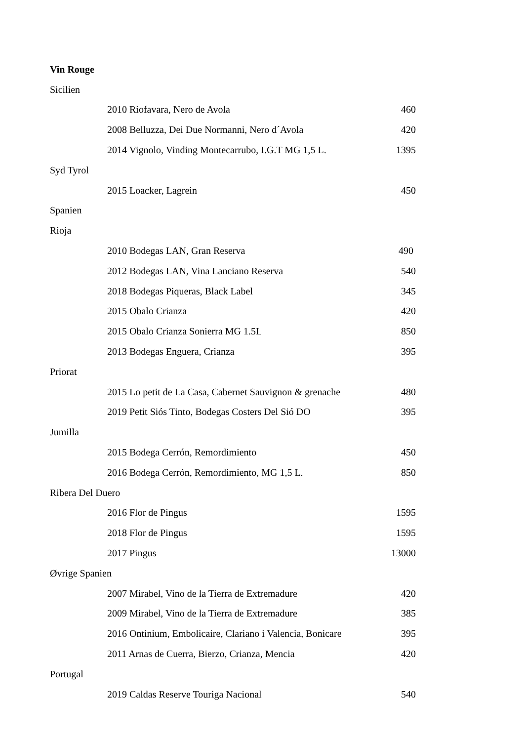| Vin Rouge | | |
| Sicilien | | |
| | 2010 Riofavara, Nero de Avola | 460 |
| | 2008 Belluzza, Dei Due Normanni, Nero d´Avola | 420 |
| | 2014 Vignolo, Vinding Montecarrubo, I.G.T MG 1,5 L. | 1395 |
| Syd Tyrol | | |
| | 2015 Loacker, Lagrein | 450 |
| Spanien | | |
| Rioja | | |
| | 2010 Bodegas LAN, Gran Reserva | 490 |
| | 2012 Bodegas LAN, Vina Lanciano Reserva | 540 |
| | 2018 Bodegas Piqueras, Black Label | 345 |
| | 2015 Obalo Crianza | 420 |
| | 2015 Obalo Crianza Sonierra MG 1.5L | 850 |
| | 2013 Bodegas Enguera, Crianza | 395 |
| Priorat | | |
| | 2015 Lo petit de La Casa, Cabernet Sauvignon & grenache | 480 |
| | 2019 Petit Siós Tinto, Bodegas Costers Del Sió DO | 395 |
| Jumilla | | |
| | 2015 Bodega Cerrón, Remordimiento | 450 |
| | 2016 Bodega Cerrón, Remordimiento, MG 1,5 L. | 850 |
| Ribera Del Duero | | |
| | 2016 Flor de Pingus | 1595 |
| | 2018 Flor de Pingus | 1595 |
| | 2017 Pingus | 13000 |
| Øvrige Spanien | | |
| | 2007 Mirabel, Vino de la Tierra de Extremadure | 420 |
| | 2009 Mirabel, Vino de la Tierra de Extremadure | 385 |
| | 2016 Ontinium, Embolicaire, Clariano i Valencia, Bonicare | 395 |
| | 2011 Arnas de Cuerra, Bierzo, Crianza, Mencia | 420 |
| Portugal | | |
| | 2019 Caldas Reserve Touriga Nacional | 540 |